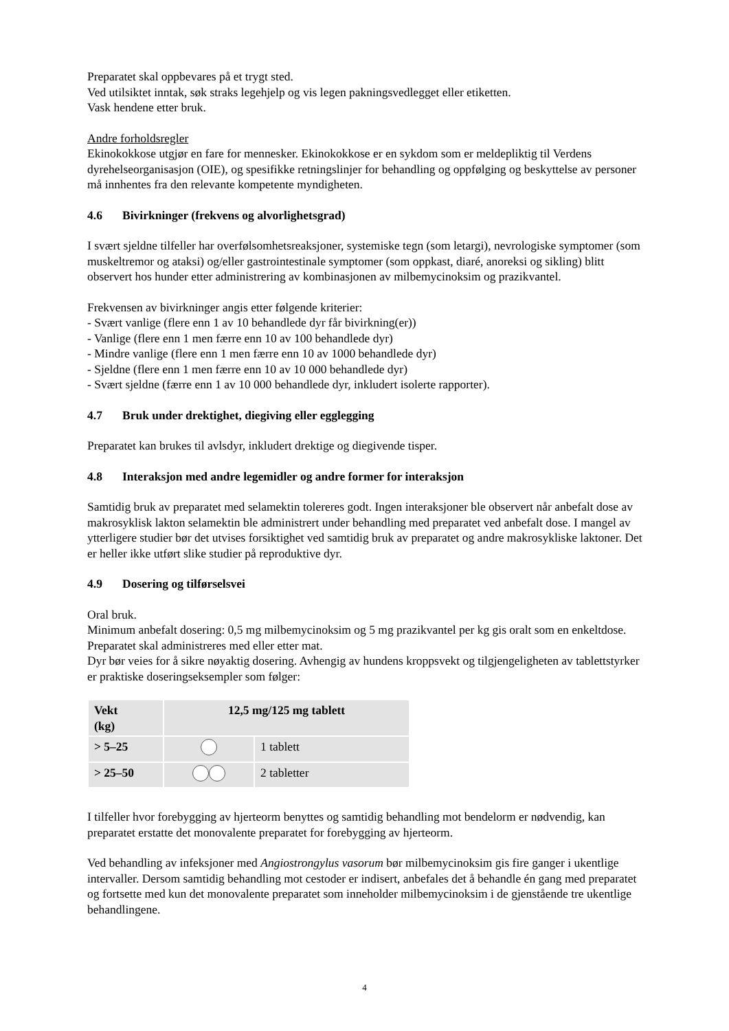Preparatet skal oppbevares på et trygt sted.
Ved utilsiktet inntak, søk straks legehjelp og vis legen pakningsvedlegget eller etiketten.
Vask hendene etter bruk.
Andre forholdsregler
Ekinokokkose utgjør en fare for mennesker. Ekinokokkose er en sykdom som er meldepliktig til Verdens dyrehelseorganisasjon (OIE), og spesifikke retningslinjer for behandling og oppfølging og beskyttelse av personer må innhentes fra den relevante kompetente myndigheten.
4.6 Bivirkninger (frekvens og alvorlighetsgrad)
I svært sjeldne tilfeller har overfølsomhetsreaksjoner, systemiske tegn (som letargi), nevrologiske symptomer (som muskeltremor og ataksi) og/eller gastrointestinale symptomer (som oppkast, diaré, anoreksi og sikling) blitt observert hos hunder etter administrering av kombinasjonen av milbemycinoksim og prazikvantel.
Frekvensen av bivirkninger angis etter følgende kriterier:
- Svært vanlige (flere enn 1 av 10 behandlede dyr får bivirkning(er))
- Vanlige (flere enn 1 men færre enn 10 av 100 behandlede dyr)
- Mindre vanlige (flere enn 1 men færre enn 10 av 1000 behandlede dyr)
- Sjeldne (flere enn 1 men færre enn 10 av 10 000 behandlede dyr)
- Svært sjeldne (færre enn 1 av 10 000 behandlede dyr, inkludert isolerte rapporter).
4.7 Bruk under drektighet, diegiving eller egglegging
Preparatet kan brukes til avlsdyr, inkludert drektige og diegivende tisper.
4.8 Interaksjon med andre legemidler og andre former for interaksjon
Samtidig bruk av preparatet med selamektin tolereres godt. Ingen interaksjoner ble observert når anbefalt dose av makrosyklisk lakton selamektin ble administrert under behandling med preparatet ved anbefalt dose. I mangel av ytterligere studier bør det utvises forsiktighet ved samtidig bruk av preparatet og andre makrosykliske laktoner. Det er heller ikke utført slike studier på reproduktive dyr.
4.9 Dosering og tilførselsvei
Oral bruk.
Minimum anbefalt dosering: 0,5 mg milbemycinoksim og 5 mg prazikvantel per kg gis oralt som en enkeltdose.
Preparatet skal administreres med eller etter mat.
Dyr bør veies for å sikre nøyaktig dosering. Avhengig av hundens kroppsvekt og tilgjengeligheten av tablettstyrker er praktiske doseringseksempler som følger:
| Vekt (kg) | 12,5 mg/125 mg tablett | |
| --- | --- | --- |
| > 5–25 | | 1 tablett |
| > 25–50 | | 2 tabletter |
I tilfeller hvor forebygging av hjerteorm benyttes og samtidig behandling mot bendelorm er nødvendig, kan preparatet erstatte det monovalente preparatet for forebygging av hjerteorm.
Ved behandling av infeksjoner med Angiostrongylus vasorum bør milbemycinoksim gis fire ganger i ukentlige intervaller. Dersom samtidig behandling mot cestoder er indisert, anbefales det å behandle én gang med preparatet og fortsette med kun det monovalente preparatet som inneholder milbemycinoksim i de gjenstående tre ukentlige behandlingene.
4